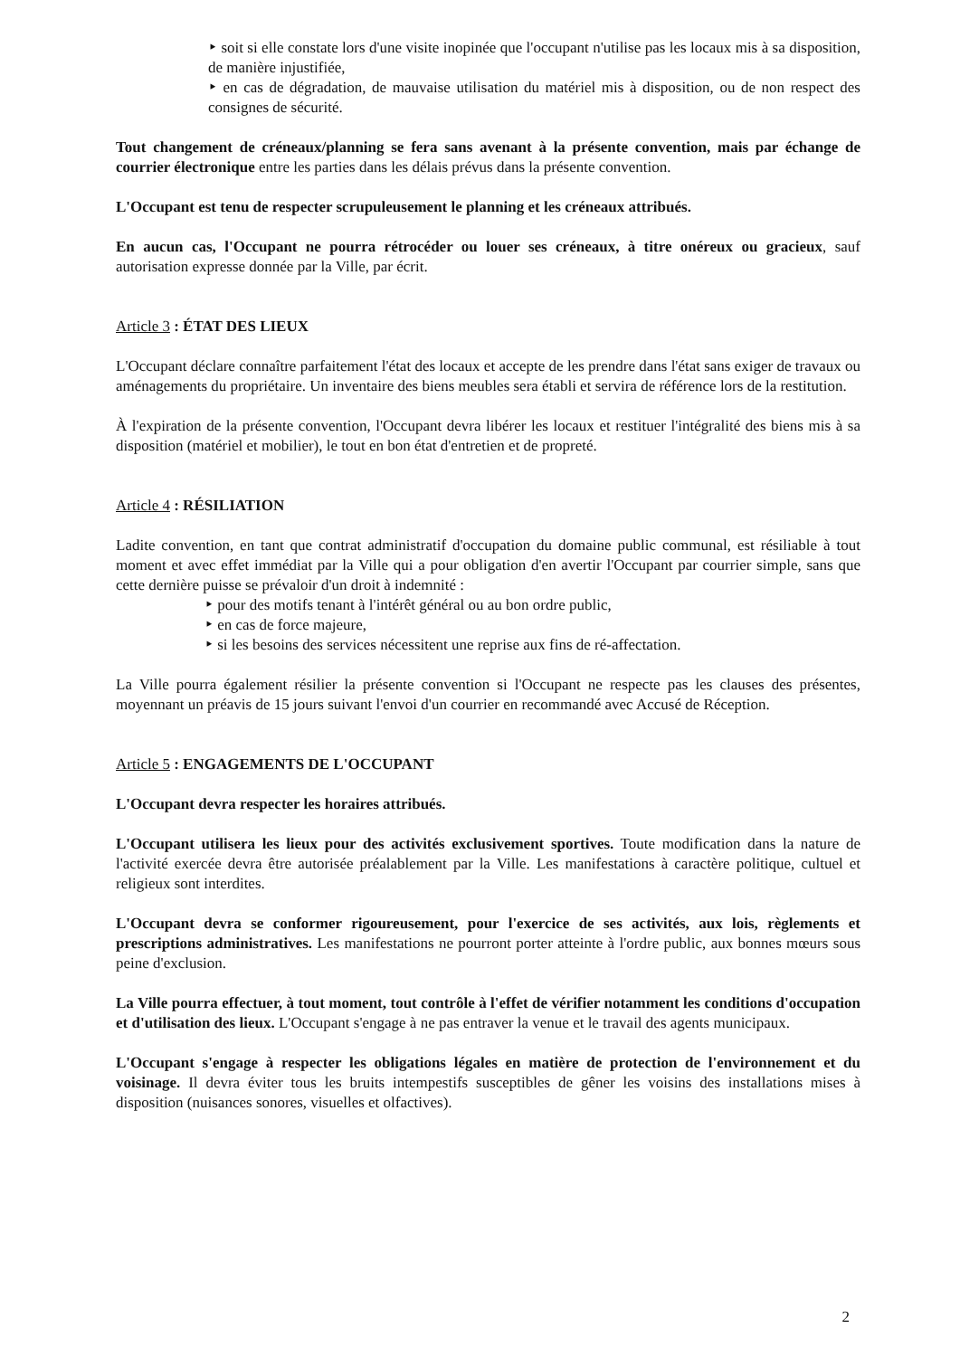‣ soit si elle constate lors d'une visite inopinée que l'occupant n'utilise pas les locaux mis à sa disposition, de manière injustifiée,
‣ en cas de dégradation, de mauvaise utilisation du matériel mis à disposition, ou de non respect des consignes de sécurité.
Tout changement de créneaux/planning se fera sans avenant à la présente convention, mais par échange de courrier électronique entre les parties dans les délais prévus dans la présente convention.
L'Occupant est tenu de respecter scrupuleusement le planning et les créneaux attribués.
En aucun cas, l'Occupant ne pourra rétrocéder ou louer ses créneaux, à titre onéreux ou gracieux, sauf autorisation expresse donnée par la Ville, par écrit.
Article 3 : ÉTAT DES LIEUX
L'Occupant déclare connaître parfaitement l'état des locaux et accepte de les prendre dans l'état sans exiger de travaux ou aménagements du propriétaire. Un inventaire des biens meubles sera établi et servira de référence lors de la restitution.
À l'expiration de la présente convention, l'Occupant devra libérer les locaux et restituer l'intégralité des biens mis à sa disposition (matériel et mobilier), le tout en bon état d'entretien et de propreté.
Article 4 : RÉSILIATION
Ladite convention, en tant que contrat administratif d'occupation du domaine public communal, est résiliable à tout moment et avec effet immédiat par la Ville qui a pour obligation d'en avertir l'Occupant par courrier simple, sans que cette dernière puisse se prévaloir d'un droit à indemnité :
‣ pour des motifs tenant à l'intérêt général ou au bon ordre public,
‣ en cas de force majeure,
‣ si les besoins des services nécessitent une reprise aux fins de ré-affectation.
La Ville pourra également résilier la présente convention si l'Occupant ne respecte pas les clauses des présentes, moyennant un préavis de 15 jours suivant l'envoi d'un courrier en recommandé avec Accusé de Réception.
Article 5 : ENGAGEMENTS DE L'OCCUPANT
L'Occupant devra respecter les horaires attribués.
L'Occupant utilisera les lieux pour des activités exclusivement sportives. Toute modification dans la nature de l'activité exercée devra être autorisée préalablement par la Ville. Les manifestations à caractère politique, cultuel et religieux sont interdites.
L'Occupant devra se conformer rigoureusement, pour l'exercice de ses activités, aux lois, règlements et prescriptions administratives. Les manifestations ne pourront porter atteinte à l'ordre public, aux bonnes mœurs sous peine d'exclusion.
La Ville pourra effectuer, à tout moment, tout contrôle à l'effet de vérifier notamment les conditions d'occupation et d'utilisation des lieux. L'Occupant s'engage à ne pas entraver la venue et le travail des agents municipaux.
L'Occupant s'engage à respecter les obligations légales en matière de protection de l'environnement et du voisinage. Il devra éviter tous les bruits intempestifs susceptibles de gêner les voisins des installations mises à disposition (nuisances sonores, visuelles et olfactives).
2